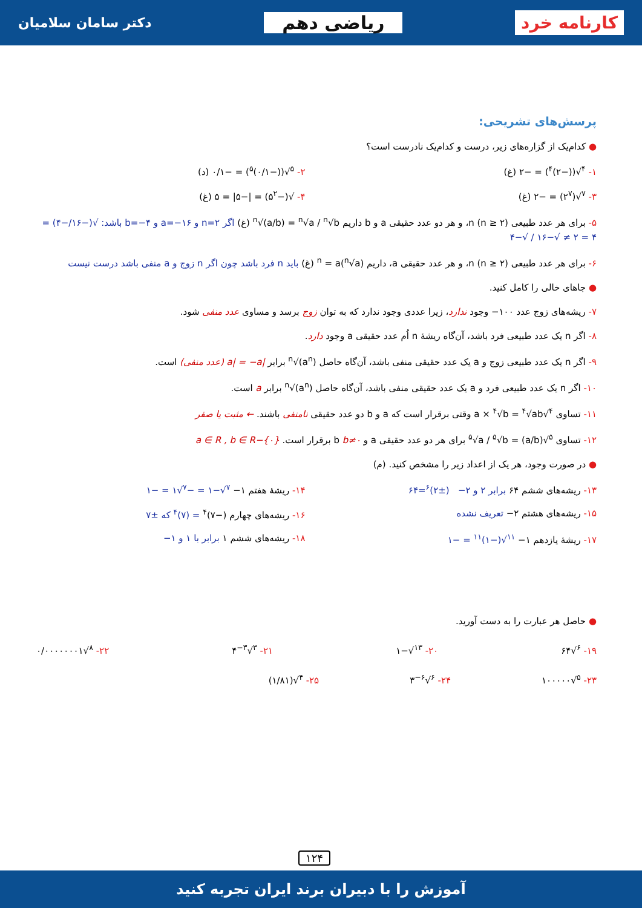کارنامه خرد ریاضی دهم دکتر سامان سلامیان
پرسش‌های تشریحی:
● کدام‌یک از گزاره‌های زیر، درست و کدام‌یک نادرست است؟
۱- <sup>۴</sup>√((−۲)<sup>۴</sup>) = −۲ (غ) ۲- <sup>۵</sup>√((−۰/۱)<sup>۵</sup>) = −۰/۱ (د)
۳- <sup>۷</sup>√(۲<sup>۷</sup>) = −۲ (غ) ۴- √(−۵<sup>۲</sup>) = |−۵| = ۵ (غ)
۵- برای هر عدد طبیعی n (n ≥ ۲)، و هر دو عدد حقیقی a و b داریم <sup>n</sup>√(a/b) = <sup>n</sup>√a / <sup>n</sup>√b (غ) اگر n=۲ و a=−۱۶ و b=−۴ باشد: √(−۱۶/−۴) = ۴ = ۲ ≠ √−۱۶ / √−۴
۶- برای هر عدد طبیعی n (n ≥ ۲)، و هر عدد حقیقی a، داریم (<sup>n</sup>√a)<sup>n</sup> = a (غ) باید n فرد باشد چون اگر n زوج و a منفی باشد درست نیست
● جاهای خالی را کامل کنید.
۷- ریشه‌های زوج عدد ۱۰۰− وجود ندارد، زیرا عددی وجود ندارد که به توان زوج برسد و مساوی عدد منفی شود.
۸- اگر n یک عدد طبیعی فرد باشد، آن‌گاه ریشهٔ n اُم عدد حقیقی a وجود دارد.
۹- اگر n یک عدد طبیعی زوج و a یک عدد حقیقی منفی باشد، آن‌گاه حاصل <sup>n</sup>√(a<sup>n</sup>) برابر |a| = −a (عدد منفی) است.
۱۰- اگر n یک عدد طبیعی فرد و a یک عدد حقیقی منفی باشد، آن‌گاه حاصل <sup>n</sup>√(a<sup>n</sup>) برابر a است.
۱۱- تساوی <sup>۴</sup>√a × <sup>۴</sup>√b = <sup>۴</sup>√ab وقتی برقرار است که a و b دو عدد حقیقی نامنفی باشند. ← مثبت یا صفر
۱۲- تساوی <sup>۵</sup>√(a/b) = <sup>۵</sup>√a / <sup>۵</sup>√b برای هر دو عدد حقیقی a و b b≠۰ برقرار است. a ∈ R , b ∈ R−{۰}
● در صورت وجود، هر یک از اعداد زیر را مشخص کنید. (م)
۱۳- ریشه‌های ششم ۶۴ برابر ۲ و ۲− (±۲)<sup>۶</sup>=۶۴
۱۴- ریشهٔ هفتم ۱− <sup>۷</sup>√−۱ = −<sup>۷</sup>√۱ = −۱
۱۵- ریشه‌های هشتم ۲− تعریف نشده
۱۶- ریشه‌های چهارم (−۷)<sup>۴</sup> = (۷)<sup>۴</sup> که ±۷
۱۷- ریشهٔ یازدهم ۱− <sup>۱۱</sup>√(−۱)<sup>۱۱</sup> = −۱
۱۸- ریشه‌های ششم ۱ برابر با ۱ و ۱−
● حاصل هر عبارت را به دست آورید.
۱۹- <sup>۶</sup>√۶۴ ۲۰- <sup>۱۳</sup>√−۱ ۲۱- <sup>۳</sup>√۴<sup>−۳</sup> ۲۲- <sup>۸</sup>√۰/۰۰۰۰۰۰۰۱
۲۳- <sup>۵</sup>√۱۰۰۰۰۰ ۲۴- <sup>۶</sup>√۳<sup>−۶</sup> ۲۵- <sup>۴</sup>√(۱/۸۱)
۱۲۴
آموزش را با دبیران برند ایران تجربه کنید